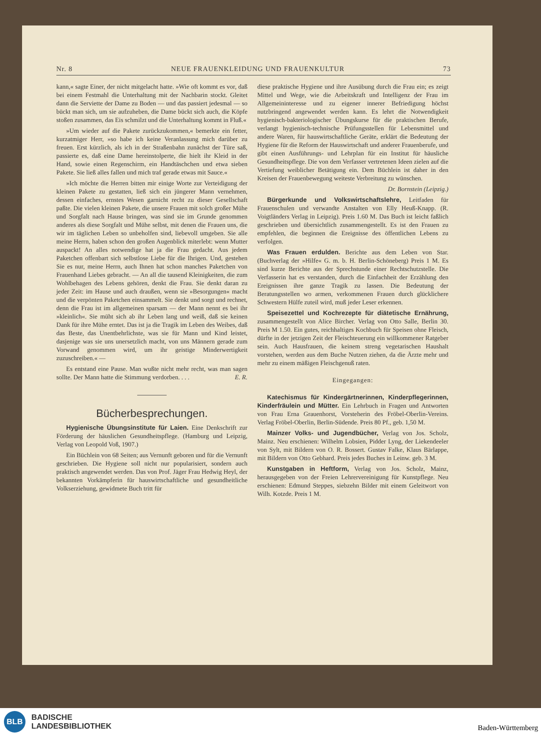Nr. 8 NEUE FRAUENKLEIDUNG UND FRAUENKULTUR 73
kann,« sagte Einer, der nicht mitgelacht hatte. »Wie oft kommt es vor, daß bei einem Festmahl die Unterhaltung mit der Nachbarin stockt. Gleitet dann die Serviette der Dame zu Boden — und das passiert jedesmal — so bückt man sich, um sie aufzuheben, die Dame bückt sich auch, die Köpfe stoßen zusammen, das Eis schmilzt und die Unterhaltung kommt in Fluß.«
»Um wieder auf die Pakete zurückzukommen,« bemerkte ein fetter, kurzatmiger Herr, »so habe ich keine Veranlassung mich darüber zu freuen. Erst kürzlich, als ich in der Straßenbahn zunächst der Türe saß, passierte es, daß eine Dame hereinstolperte, die hielt ihr Kleid in der Hand, sowie einen Regenschirm, ein Handtäschchen und etwa sieben Pakete. Sie ließ alles fallen und mich traf gerade etwas mit Sauce.«
»Ich möchte die Herren bitten mir einige Worte zur Verteidigung der kleinen Pakete zu gestatten, ließ sich ein jüngerer Mann vernehmen, dessen einfaches, ernstes Wesen garnicht recht zu dieser Gesellschaft paßte. Die vielen kleinen Pakete, die unsere Frauen mit solch großer Mühe und Sorgfalt nach Hause bringen, was sind sie im Grunde genommen anderes als diese Sorgfalt und Mühe selbst, mit denen die Frauen uns, die wir im täglichen Leben so unbeholfen sind, liebevoll umgeben. Sie alle meine Herrn, haben schon den großen Augenblick miterlebt: wenn Mutter auspackt! An alles notwendige hat ja die Frau gedacht. Aus jedem Paketchen offenbart sich selbstlose Liebe für die Ihrigen. Und, gestehen Sie es nur, meine Herrn, auch Ihnen hat schon manches Paketchen von Frauenhand Liebes gebracht. — An all die tausend Kleinigkeiten, die zum Wohlbehagen des Lebens gehören, denkt die Frau. Sie denkt daran zu jeder Zeit: im Hause und auch draußen, wenn sie »Besorgungen« macht und die verpönten Paketchen einsammelt. Sie denkt und sorgt und rechnet, denn die Frau ist im allgemeinen sparsam — der Mann nennt es bei ihr »kleinlich«. Sie müht sich ab ihr Leben lang und weiß, daß sie keinen Dank für ihre Mühe erntet. Das ist ja die Tragik im Leben des Weibes, daß das Beste, das Unentbehrlichste, was sie für Mann und Kind leistet, dasjenige was sie uns unersetzlich macht, von uns Männern gerade zum Vorwand genommen wird, um ihr geistige Minderwertigkeit zuzuschreiben.« —
Es entstand eine Pause. Man wußte nicht mehr recht, was man sagen sollte. Der Mann hatte die Stimmung verdorben. . . . E. R.
Bücherbesprechungen.
Hygienische Übungsinstitute für Laien. Eine Denkschrift zur Förderung der häuslichen Gesundheitspflege. (Hamburg und Leipzig, Verlag von Leopold Voß, 1907.)
Ein Büchlein von 68 Seiten; aus Vernunft geboren und für die Vernunft geschrieben. Die Hygiene soll nicht nur popularisiert, sondern auch praktisch angewendet werden. Das von Prof. Jäger Frau Hedwig Heyl, der bekannten Vorkämpferin für hauswirtschaftliche und gesundheitliche Volkserziehung, gewidmete Buch tritt für
diese praktische Hygiene und ihre Ausübung durch die Frau ein; es zeigt Mittel und Wege, wie die Arbeitskraft und Intelligenz der Frau im Allgemeininteresse und zu eigener innerer Befriedigung höchst nutzbringend angewendet werden kann. Es lehrt die Notwendigkeit hygienisch-bakteriologischer Übungskurse für die praktischen Berufe, verlangt hygienisch-technische Prüfungsstellen für Lebensmittel und andere Waren, für hauswirtschaftliche Geräte, erklärt die Bedeutung der Hygiene für die Reform der Hauswirtschaft und anderer Frauenberufe, und gibt einen Ausführungs- und Lehrplan für ein Institut für häusliche Gesundheitspflege. Die von dem Verfasser vertretenen Ideen zielen auf die Vertiefung weiblicher Betätigung ein. Dem Büchlein ist daher in den Kreisen der Frauenbewegung weiteste Verbreitung zu wünschen.
Dr. Bornstein (Leipzig.)
Bürgerkunde und Volkswirtschaftslehre, Leitfaden für Frauenschulen und verwandte Anstalten von Elly Heuß-Knapp. (R. Voigtländers Verlag in Leipzig). Preis 1.60 M. Das Buch ist leicht faßlich geschrieben und übersichtlich zusammengestellt. Es ist den Frauen zu empfehlen, die beginnen die Ereignisse des öffentlichen Lebens zu verfolgen.
Was Frauen erdulden. Berichte aus dem Leben von Star. (Buchverlag der »Hilfe« G. m. b. H. Berlin-Schöneberg) Preis 1 M. Es sind kurze Berichte aus der Sprechstunde einer Rechtschutzstelle. Die Verfasserin hat es verstanden, durch die Einfachheit der Erzählung den Ereignissen ihre ganze Tragik zu lassen. Die Bedeutung der Beratungsstellen wo armen, verkommenen Frauen durch glücklichere Schwestern Hülfe zuteil wird, muß jeder Leser erkennen.
Speisezettel und Kochrezepte für diätetische Ernährung, zusammengestellt von Alice Bircher. Verlag von Otto Salle, Berlin 30. Preis M 1.50. Ein gutes, reichhaltiges Kochbuch für Speisen ohne Fleisch, dürfte in der jetzigen Zeit der Fleischteuerung ein willkommener Ratgeber sein. Auch Hausfrauen, die keinem streng vegetarischen Haushalt vorstehen, werden aus dem Buche Nutzen ziehen, da die Ärzte mehr und mehr zu einem mäßigen Fleischgenuß raten.
Eingegangen:
Katechismus für Kindergärtnerinnen, Kinderpflegerinnen, Kinderfräulein und Mütter. Ein Lehrbuch in Fragen und Antworten von Frau Erna Grauenhorst, Vorsteherin des Fröbel-Oberlin-Vereins. Verlag Fröbel-Oberlin, Berlin-Südende. Preis 80 Pf., geb. 1,50 M.
Mainzer Volks- und Jugendbücher, Verlag von Jos. Scholz, Mainz. Neu erschienen: Wilhelm Lobsien, Pidder Lyng, der Liekendeeler von Sylt, mit Bildern von O. R. Bossert. Gustav Falke, Klaus Bärlappe, mit Bildern von Otto Gebhard. Preis jedes Buches in Leinw. geb. 3 M.
Kunstgaben in Heftform, Verlag von Jos. Scholz, Mainz, herausgegeben von der Freien Lehrervereinigung für Kunstpflege. Neu erschienen: Edmund Steppes, siebzehn Bilder mit einem Geleitwort von Wilh. Kotzde. Preis 1 M.
BLB
BADISCHE
LANDESBIBLIOTHEK
Baden-Württemberg